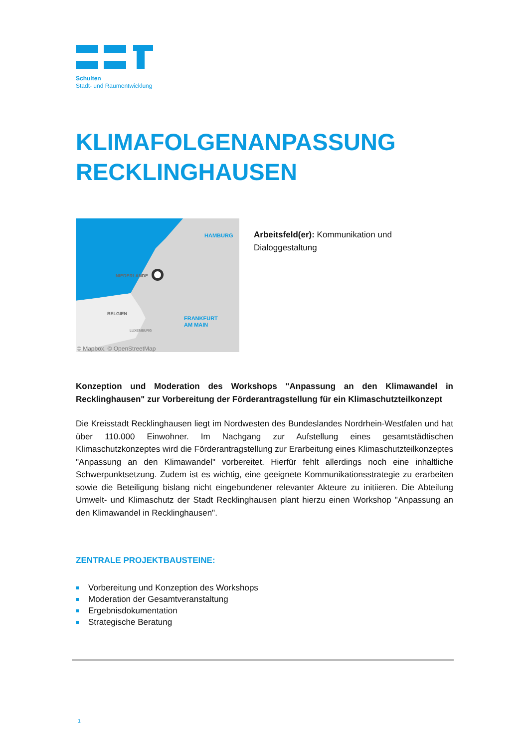Schulten
Stadt- und Raumentwicklung
KLIMAFOLGENANPASSUNG
RECKLINGHAUSEN
HAMBURG
NIEDERLANDE
BELGIEN
LUXEMBURG
FRANKFURT
AM MAIN
© Mapbox, © OpenStreetMap
Arbeitsfeld(er): Kommunikation und Dialoggestaltung
Konzeption und Moderation des Workshops "Anpassung an den Klimawandel in Recklinghausen" zur Vorbereitung der Förderantragstellung für ein Klimaschutzteilkonzept
Die Kreisstadt Recklinghausen liegt im Nordwesten des Bundeslandes Nordrhein-Westfalen und hat über 110.000 Einwohner. Im Nachgang zur Aufstellung eines gesamtstädtischen Klimaschutzkonzeptes wird die Förderantragstellung zur Erarbeitung eines Klimaschutzteilkonzeptes "Anpassung an den Klimawandel" vorbereitet. Hierfür fehlt allerdings noch eine inhaltliche Schwerpunktsetzung. Zudem ist es wichtig, eine geeignete Kommunikationsstrategie zu erarbeiten sowie die Beteiligung bislang nicht eingebundener relevanter Akteure zu initiieren. Die Abteilung Umwelt- und Klimaschutz der Stadt Recklinghausen plant hierzu einen Workshop "Anpassung an den Klimawandel in Recklinghausen".
ZENTRALE PROJEKTBAUSTEINE:
Vorbereitung und Konzeption des Workshops
Moderation der Gesamtveranstaltung
Ergebnisdokumentation
Strategische Beratung
1